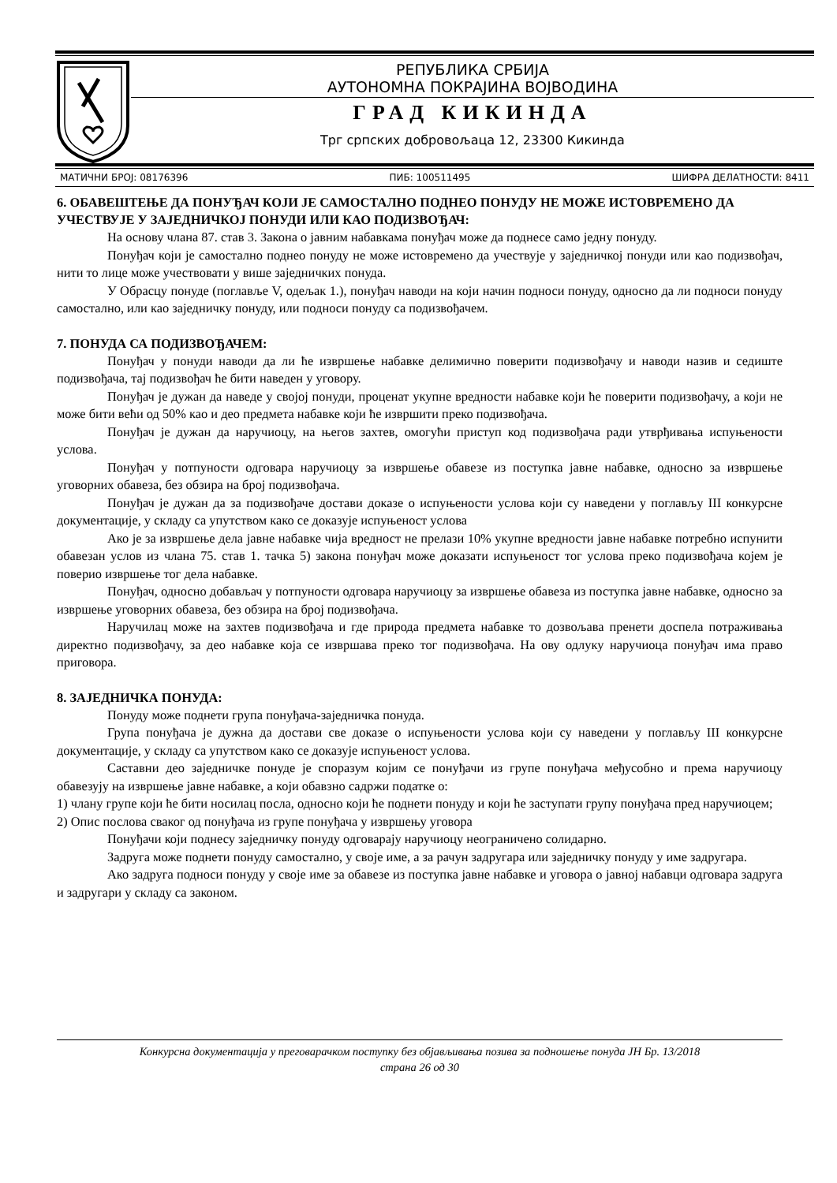РЕПУБЛИКА СРБИЈА
АУТОНОМНА ПОКРАЈИНА ВОЈВОДИНА
ГРАД КИКИНДА
Трг српских добровољаца 12, 23300 Кикинда
МАТИЧНИ БРОЈ: 08176396 ПИБ: 100511495 ШИФРА ДЕЛАТНОСТИ: 8411
6. ОБАВЕШТЕЊЕ ДА ПОНУЂАЧ КОЈИ ЈЕ САМОСТАЛНО ПОДНЕО ПОНУДУ НЕ МОЖЕ ИСТОВРЕМЕНО ДА УЧЕСТВУЈЕ У ЗАЈЕДНИЧКОЈ ПОНУДИ ИЛИ КАО ПОДИЗВОЂАЧ:
На основу члана 87. став 3. Закона о јавним набавкама понуђач може да поднесе само једну понуду.
Понуђач који је самостално поднео понуду не може истовремено да учествује у заједничкој понуди или као подизвођач, нити то лице може учествовати у више заједничких понуда.
У Обрасцу понуде (поглавље V, одељак 1.), понуђач наводи на који начин подноси понуду, односно да ли подноси понуду самостално, или као заједничку понуду, или подноси понуду са подизвођачем.
7. ПОНУДА СА ПОДИЗВОЂАЧЕМ:
Понуђач у понуди наводи да ли ће извршење набавке делимично поверити подизвођачу и наводи назив и седиште подизвођача, тај подизвођач ће бити наведен у уговору.
Понуђач је дужан да наведе у својој понуди, проценат укупне вредности набавке који ће поверити подизвођачу, а који не може бити већи од 50% као и део предмета набавке који ће извршити преко подизвођача.
Понуђач је дужан да наручиоцу, на његов захтев, омогући приступ код подизвођача ради утврђивања испуњености услова.
Понуђач у потпуности одговара наручиоцу за извршење обавезе из поступка јавне набавке, односно за извршење уговорних обавеза, без обзира на број подизвођача.
Понуђач је дужан да за подизвођаче достави доказе о испуњености услова који су наведени у поглављу III конкурсне документације, у складу са упутством како се доказује испуњеност услова
Ако је за извршење дела јавне набавке чија вредност не прелази 10% укупне вредности јавне набавке потребно испунити обавезан услов из члана 75. став 1. тачка 5) закона понуђач може доказати испуњеност тог услова преко подизвођача којем је поверио извршење тог дела набавке.
Понуђач, односно добављач у потпуности одговара наручиоцу за извршење обавеза из поступка јавне набавке, односно за извршење уговорних обавеза, без обзира на број подизвођача.
Наручилац може на захтев подизвођача и где природа предмета набавке то дозвољава пренети доспела потраживања директно подизвођачу, за део набавке која се извршава преко тог подизвођача. На ову одлуку наручиоца понуђач има право приговора.
8. ЗАЈЕДНИЧКА ПОНУДА:
Понуду може поднети група понуђача-заједничка понуда.
Група понуђача је дужна да достави све доказе о испуњености услова који су наведени у поглављу III конкурсне документације, у складу са упутством како се доказује испуњеност услова.
Саставни део заједничке понуде је споразум којим се понуђачи из групе понуђача међусобно и према наручиоцу обавезују на извршење јавне набавке, а који обавзно садржи податке о:
1) члану групе који ће бити носилац посла, односно који ће поднети понуду и који ће заступати групу понуђача пред наручиоцем;
2) Опис послова сваког од понуђача из групе понуђача у извршењу уговора
Понуђачи који поднесу заједничку понуду одговарају наручиоцу неограничено солидарно.
Задруга може поднети понуду самостално, у своје име, а за рачун задругара или заједничку понуду у име задругара.
Ако задруга подноси понуду у своје име за обавезе из поступка јавне набавке и уговора о јавној набавци одговара задруга и задругари у складу са законом.
Конкурсна документација у преговарачком поступку без објављивања позива за подношење понуда ЈН Бр. 13/2018
страна 26 од 30